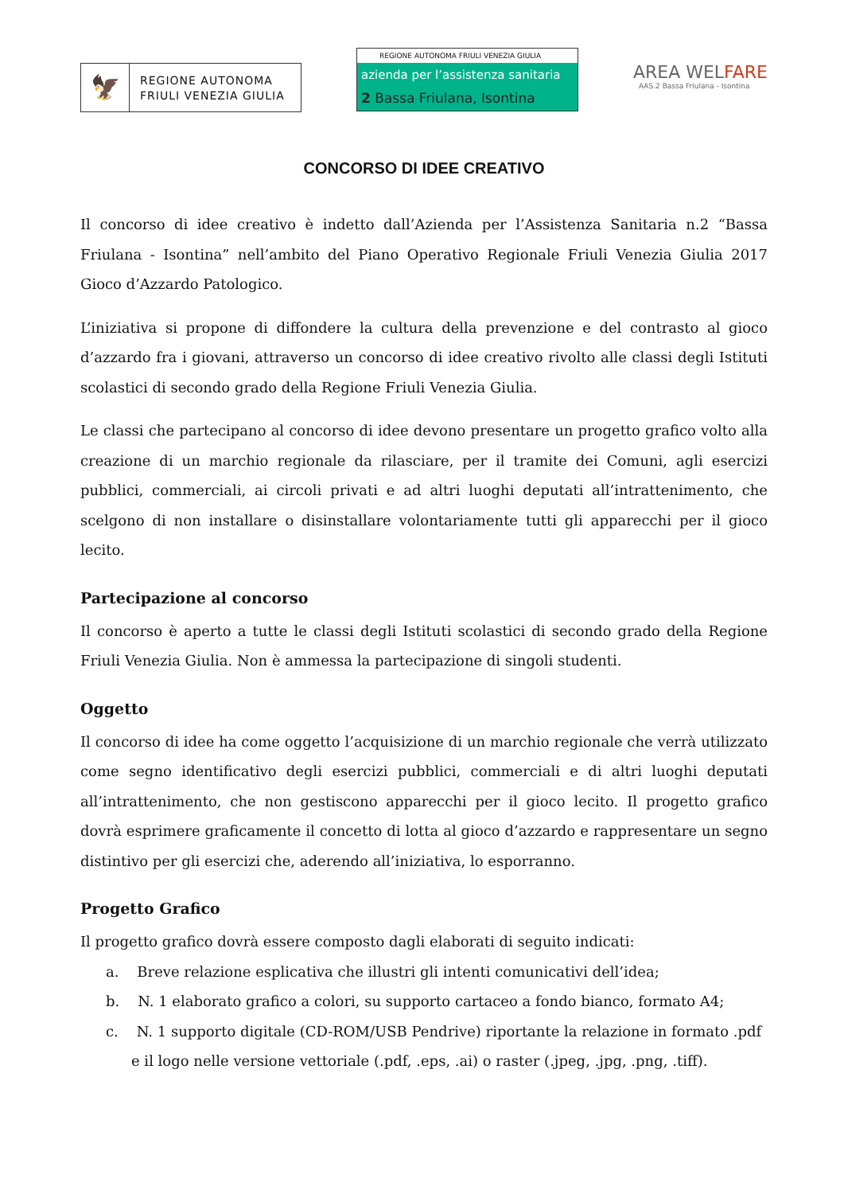🦅
REGIONE AUTONOMA
FRIULI VENEZIA GIULIA
REGIONE AUTONOMA FRIULI VENEZIA GIULIA
azienda per l’assistenza sanitaria
2 Bassa Friulana, Isontina
AREA WELFARE
AAS.2 Bassa Friulana - Isontina
CONCORSO DI IDEE CREATIVO
Il concorso di idee creativo è indetto dall’Azienda per l’Assistenza Sanitaria n.2 “Bassa Friulana - Isontina” nell’ambito del Piano Operativo Regionale Friuli Venezia Giulia 2017 Gioco d’Azzardo Patologico.
L’iniziativa si propone di diffondere la cultura della prevenzione e del contrasto al gioco d’azzardo fra i giovani, attraverso un concorso di idee creativo rivolto alle classi degli Istituti scolastici di secondo grado della Regione Friuli Venezia Giulia.
Le classi che partecipano al concorso di idee devono presentare un progetto grafico volto alla creazione di un marchio regionale da rilasciare, per il tramite dei Comuni, agli esercizi pubblici, commerciali, ai circoli privati e ad altri luoghi deputati all’intrattenimento, che scelgono di non installare o disinstallare volontariamente tutti gli apparecchi per il gioco lecito.
Partecipazione al concorso
Il concorso è aperto a tutte le classi degli Istituti scolastici di secondo grado della Regione Friuli Venezia Giulia. Non è ammessa la partecipazione di singoli studenti.
Oggetto
Il concorso di idee ha come oggetto l’acquisizione di un marchio regionale che verrà utilizzato come segno identificativo degli esercizi pubblici, commerciali e di altri luoghi deputati all’intrattenimento, che non gestiscono apparecchi per il gioco lecito. Il progetto grafico dovrà esprimere graficamente il concetto di lotta al gioco d’azzardo e rappresentare un segno distintivo per gli esercizi che, aderendo all’iniziativa, lo esporranno.
Progetto Grafico
Il progetto grafico dovrà essere composto dagli elaborati di seguito indicati:
a. Breve relazione esplicativa che illustri gli intenti comunicativi dell’idea;
b. N. 1 elaborato grafico a colori, su supporto cartaceo a fondo bianco, formato A4;
c. N. 1 supporto digitale (CD-ROM/USB Pendrive) riportante la relazione in formato .pdf e il logo nelle versione vettoriale (.pdf, .eps, .ai) o raster (.jpeg, .jpg, .png, .tiff).